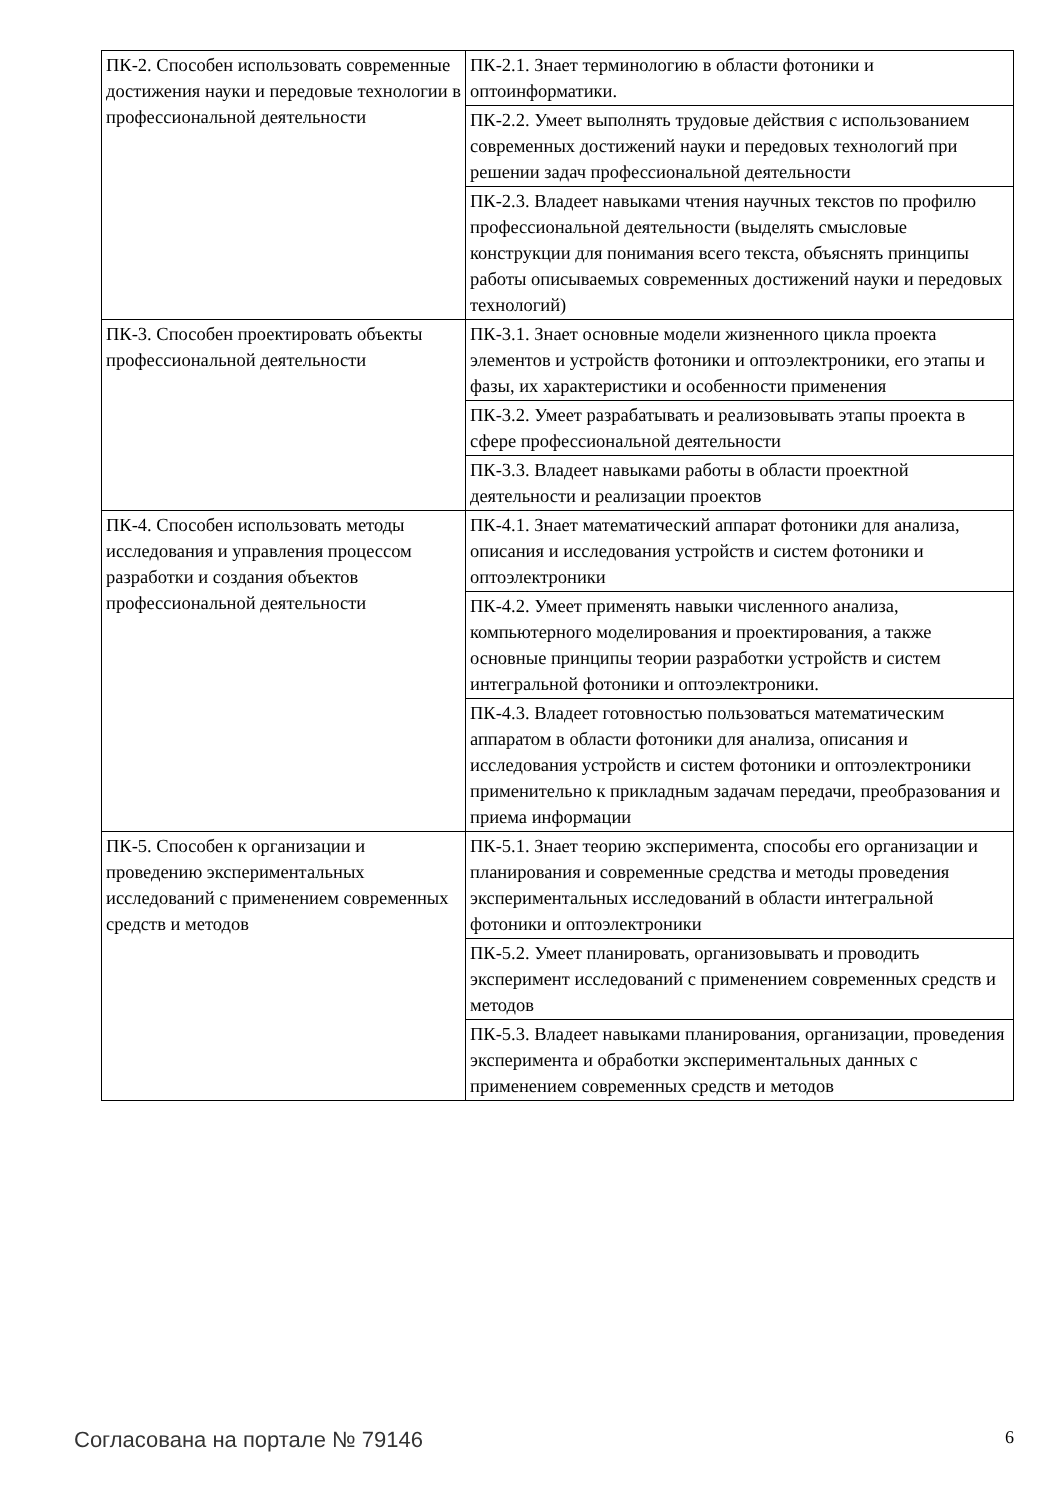| ПК-2. Способен использовать современные достижения науки и передовые технологии в профессиональной деятельности | ПК-2.1. Знает терминологию в области фотоники и оптоинформатики. |
| | ПК-2.2. Умеет выполнять трудовые действия с использованием современных достижений науки и передовых технологий при решении задач профессиональной деятельности |
| | ПК-2.3. Владеет навыками чтения научных текстов по профилю профессиональной деятельности (выделять смысловые конструкции для понимания всего текста, объяснять принципы работы описываемых современных достижений науки и передовых технологий) |
| ПК-3. Способен проектировать объекты профессиональной деятельности | ПК-3.1. Знает основные модели жизненного цикла проекта элементов и устройств фотоники и оптоэлектроники, его этапы и фазы, их характеристики и особенности применения |
| | ПК-3.2. Умеет разрабатывать и реализовывать этапы проекта в сфере профессиональной деятельности |
| | ПК-3.3. Владеет навыками работы в области проектной деятельности и реализации проектов |
| ПК-4. Способен использовать методы исследования и управления процессом разработки и создания объектов профессиональной деятельности | ПК-4.1. Знает математический аппарат фотоники для анализа, описания и исследования устройств и систем фотоники и оптоэлектроники |
| | ПК-4.2. Умеет применять навыки численного анализа, компьютерного моделирования и проектирования, а также основные принципы теории разработки устройств и систем интегральной фотоники и оптоэлектроники. |
| | ПК-4.3. Владеет готовностью пользоваться математическим аппаратом в области фотоники для анализа, описания и исследования устройств и систем фотоники и оптоэлектроники применительно к прикладным задачам передачи, преобразования и приема информации |
| ПК-5. Способен к организации и проведению экспериментальных исследований с применением современных средств и методов | ПК-5.1. Знает теорию эксперимента, способы его организации и планирования и современные средства и методы проведения экспериментальных исследований в области интегральной фотоники и оптоэлектроники |
| | ПК-5.2. Умеет планировать, организовывать и проводить эксперимент исследований с применением современных средств и методов |
| | ПК-5.3. Владеет навыками планирования, организации, проведения эксперимента и обработки экспериментальных данных с применением современных средств и методов |
Согласована на портале № 79146 6